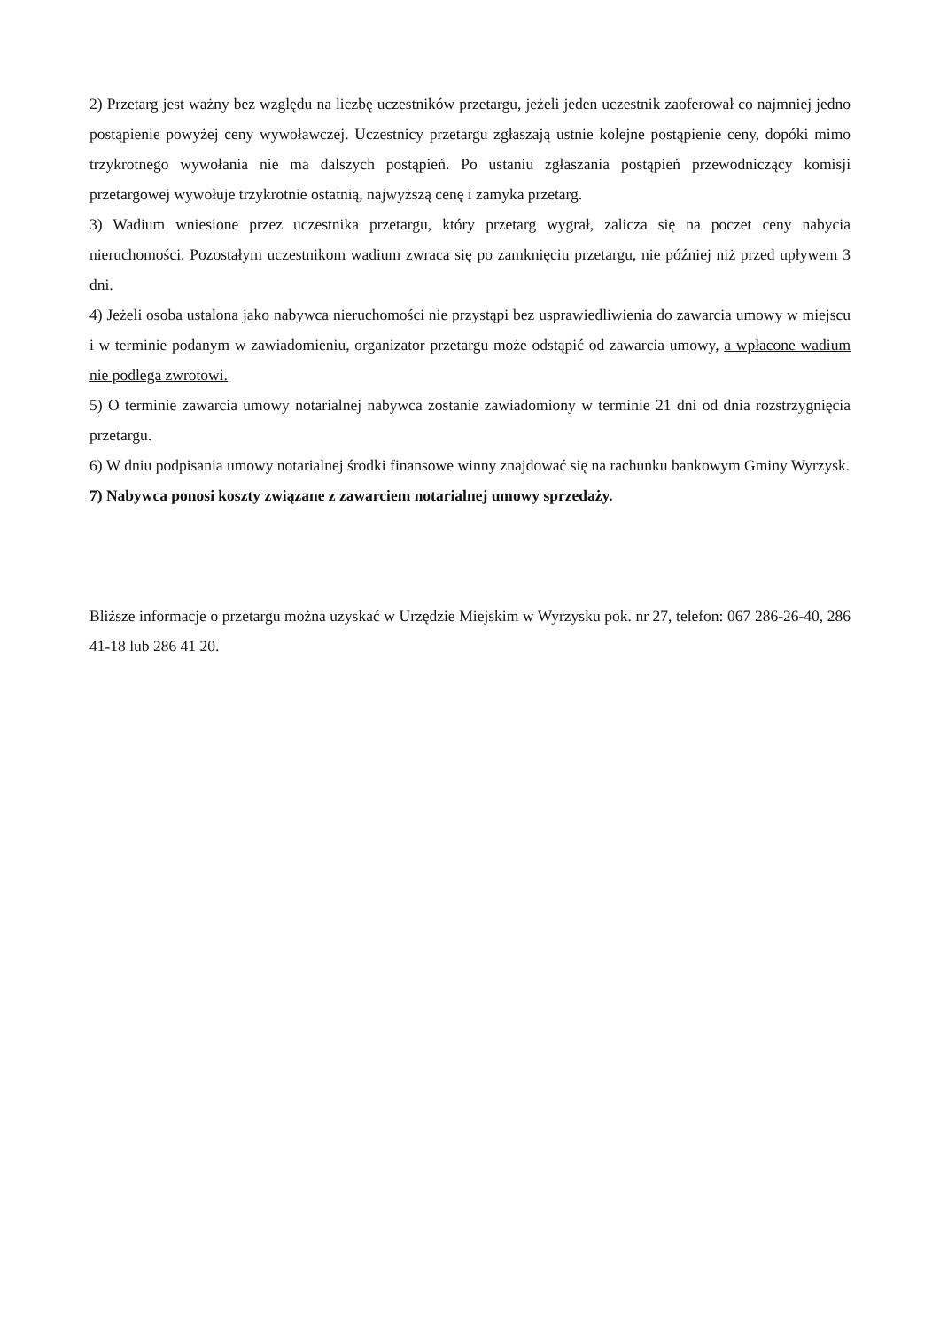2) Przetarg jest ważny bez względu na liczbę uczestników przetargu, jeżeli jeden uczestnik zaoferował co najmniej jedno postąpienie powyżej ceny wywoławczej. Uczestnicy przetargu zgłaszają ustnie kolejne postąpienie ceny, dopóki mimo trzykrotnego wywołania nie ma dalszych postąpień. Po ustaniu zgłaszania postąpień przewodniczący komisji przetargowej wywołuje trzykrotnie ostatnią, najwyższą cenę i zamyka przetarg.
3) Wadium wniesione przez uczestnika przetargu, który przetarg wygrał, zalicza się na poczet ceny nabycia nieruchomości. Pozostałym uczestnikom wadium zwraca się po zamknięciu przetargu, nie później niż przed upływem 3 dni.
4) Jeżeli osoba ustalona jako nabywca nieruchomości nie przystąpi bez usprawiedliwienia do zawarcia umowy w miejscu i w terminie podanym w zawiadomieniu, organizator przetargu może odstąpić od zawarcia umowy, a wpłacone wadium nie podlega zwrotowi.
5) O terminie zawarcia umowy notarialnej nabywca zostanie zawiadomiony w terminie 21 dni od dnia rozstrzygnięcia przetargu.
6) W dniu podpisania umowy notarialnej środki finansowe winny znajdować się na rachunku bankowym Gminy Wyrzysk.
7) Nabywca ponosi koszty związane z zawarciem notarialnej umowy sprzedaży.
Bliższe informacje o przetargu można uzyskać w Urzędzie Miejskim w Wyrzysku pok. nr 27, telefon: 067 286-26-40, 286 41-18 lub 286 41 20.